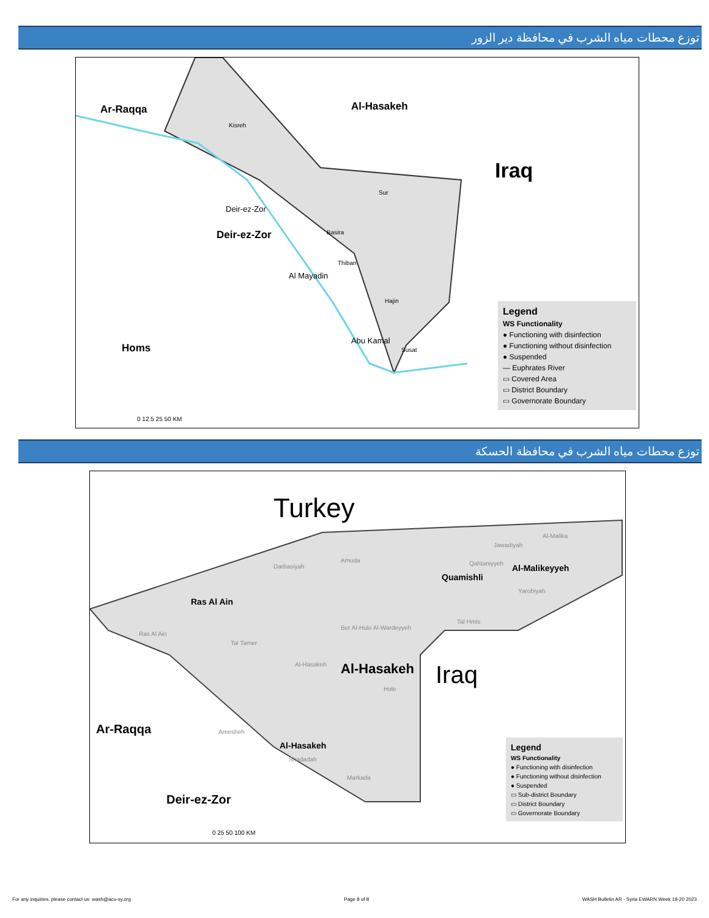توزع محطات مياه الشرب في محافظة دير الزور
Ar-Raqqa Al-Hasakeh
Iraq
Deir-ez-Zor
Homs
Kisreh
Sur
Basira
Thiban
Hajin
Susat
Deir-ez-Zor
Al Mayadin
Abu Kamal
0 12.5 25 50 KM
Legend
WS Functionality
● Functioning with disinfection
● Functioning without disinfection
● Suspended
— Euphrates River
▭ Covered Area
▭ District Boundary
▭ Governorate Boundary
توزع محطات مياه الشرب في محافظة الحسكة
Turkey
Ras Al Ain
Quamishli
Al-Malikeyyeh
Al-Hasakeh
Al-Hasakeh
Iraq
Ar-Raqqa
Deir-ez-Zor
Ras Al Ain
Tal Tamer
Darbasiyah
Amuda Qahtaniyyeh
Al-Malika
Jawadiyah
Yarobiyah
Tal Hmis
Ber Al-Hulo Al-Wardeyyeh
Al-Hasakeh
Hole
Areesheh
Shadadah
Markada
0 25 50 100 KM
Legend
WS Functionality
● Functioning with disinfection
● Functioning without disinfection
● Suspended
▭ Sub-district Boundary
▭ District Boundary
▭ Governorate Boundary
For any inquiries, please contact us: wash@acu-sy.org Page 8 of 8 WASH Bulletin AR - Syria EWARN Week 19-20 2023